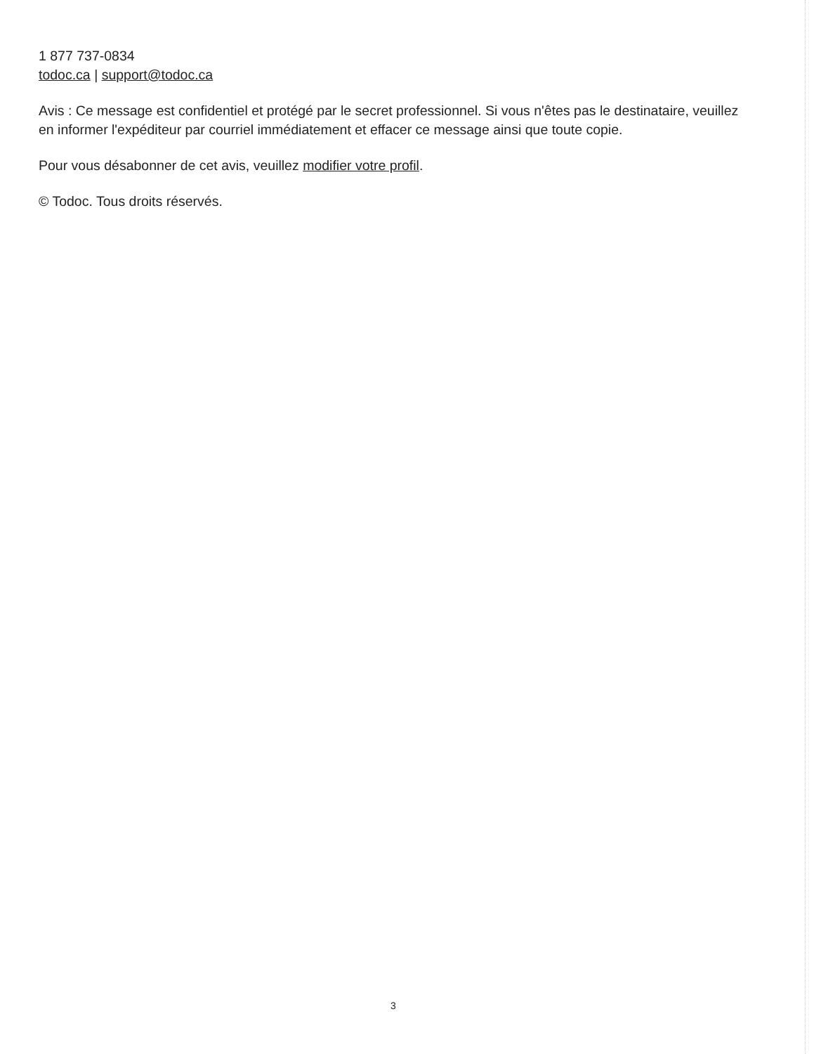1 877 737-0834
todoc.ca | support@todoc.ca
Avis : Ce message est confidentiel et protégé par le secret professionnel. Si vous n'êtes pas le destinataire, veuillez en informer l'expéditeur par courriel immédiatement et effacer ce message ainsi que toute copie.
Pour vous désabonner de cet avis, veuillez modifier votre profil.
© Todoc. Tous droits réservés.
3